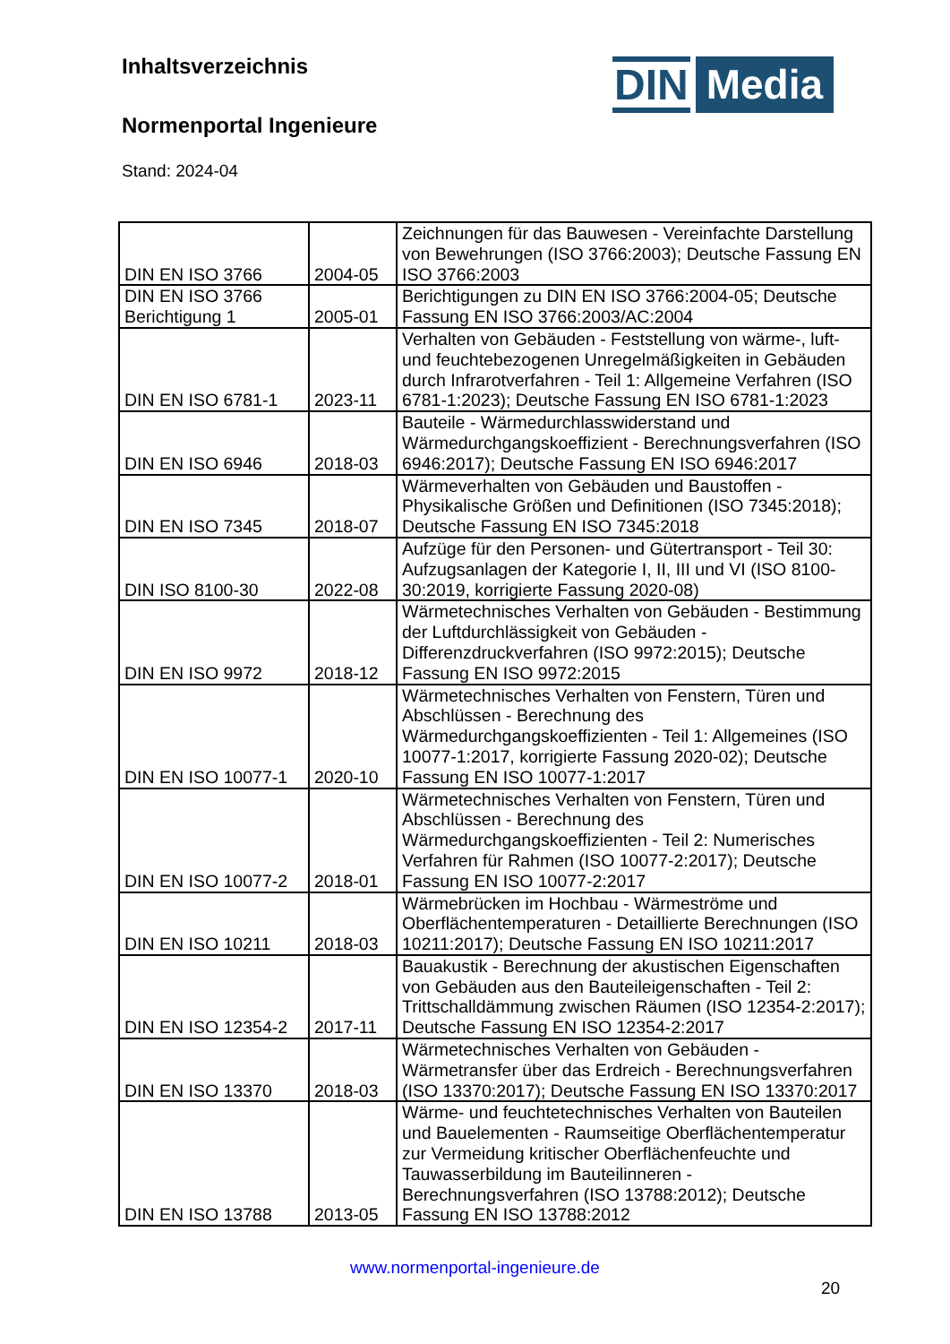Inhaltsverzeichnis
Normenportal Ingenieure
Stand: 2024-04
DIN Media
| DIN EN ISO 3766 | 2004-05 | Zeichnungen für das Bauwesen - Vereinfachte Darstellung von Bewehrungen (ISO 3766:2003); Deutsche Fassung EN ISO 3766:2003 |
| DIN EN ISO 3766 Berichtigung 1 | 2005-01 | Berichtigungen zu DIN EN ISO 3766:2004-05; Deutsche Fassung EN ISO 3766:2003/AC:2004 |
| DIN EN ISO 6781-1 | 2023-11 | Verhalten von Gebäuden - Feststellung von wärme-, luft- und feuchtebezogenen Unregelmäßigkeiten in Gebäuden durch Infrarotverfahren - Teil 1: Allgemeine Verfahren (ISO 6781-1:2023); Deutsche Fassung EN ISO 6781-1:2023 |
| DIN EN ISO 6946 | 2018-03 | Bauteile - Wärmedurchlasswiderstand und Wärmedurchgangskoeffizient - Berechnungsverfahren (ISO 6946:2017); Deutsche Fassung EN ISO 6946:2017 |
| DIN EN ISO 7345 | 2018-07 | Wärmeverhalten von Gebäuden und Baustoffen - Physikalische Größen und Definitionen (ISO 7345:2018); Deutsche Fassung EN ISO 7345:2018 |
| DIN ISO 8100-30 | 2022-08 | Aufzüge für den Personen- und Gütertransport - Teil 30: Aufzugsanlagen der Kategorie I, II, III und VI (ISO 8100-30:2019, korrigierte Fassung 2020-08) |
| DIN EN ISO 9972 | 2018-12 | Wärmetechnisches Verhalten von Gebäuden - Bestimmung der Luftdurchlässigkeit von Gebäuden - Differenzdruckverfahren (ISO 9972:2015); Deutsche Fassung EN ISO 9972:2015 |
| DIN EN ISO 10077-1 | 2020-10 | Wärmetechnisches Verhalten von Fenstern, Türen und Abschlüssen - Berechnung des Wärmedurchgangskoeffizienten - Teil 1: Allgemeines (ISO 10077-1:2017, korrigierte Fassung 2020-02); Deutsche Fassung EN ISO 10077-1:2017 |
| DIN EN ISO 10077-2 | 2018-01 | Wärmetechnisches Verhalten von Fenstern, Türen und Abschlüssen - Berechnung des Wärmedurchgangskoeffizienten - Teil 2: Numerisches Verfahren für Rahmen (ISO 10077-2:2017); Deutsche Fassung EN ISO 10077-2:2017 |
| DIN EN ISO 10211 | 2018-03 | Wärmebrücken im Hochbau - Wärmeströme und Oberflächentemperaturen - Detaillierte Berechnungen (ISO 10211:2017); Deutsche Fassung EN ISO 10211:2017 |
| DIN EN ISO 12354-2 | 2017-11 | Bauakustik - Berechnung der akustischen Eigenschaften von Gebäuden aus den Bauteileigenschaften - Teil 2: Trittschalldämmung zwischen Räumen (ISO 12354-2:2017); Deutsche Fassung EN ISO 12354-2:2017 |
| DIN EN ISO 13370 | 2018-03 | Wärmetechnisches Verhalten von Gebäuden - Wärmetransfer über das Erdreich - Berechnungsverfahren (ISO 13370:2017); Deutsche Fassung EN ISO 13370:2017 |
| DIN EN ISO 13788 | 2013-05 | Wärme- und feuchtetechnisches Verhalten von Bauteilen und Bauelementen - Raumseitige Oberflächentemperatur zur Vermeidung kritischer Oberflächenfeuchte und Tauwasserbildung im Bauteilinneren - Berechnungsverfahren (ISO 13788:2012); Deutsche Fassung EN ISO 13788:2012 |
www.normenportal-ingenieure.de
20